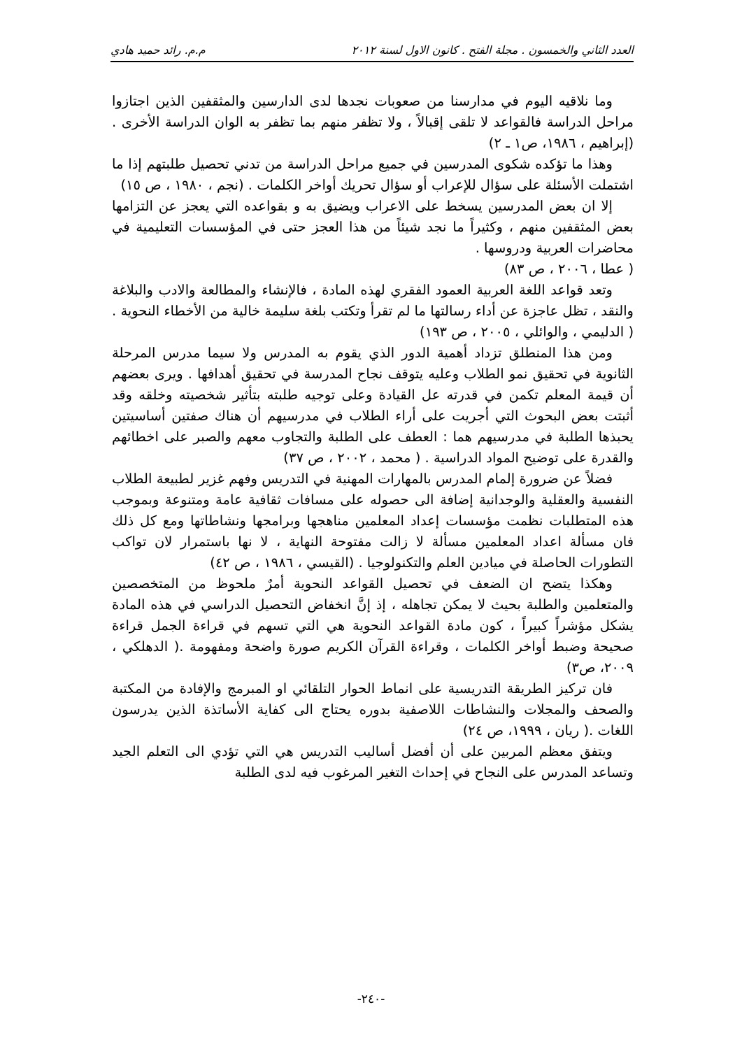العدد الثاني والخمسون . مجلة الفتح . كانون الاول لسنة ٢٠١٢ م.م. رائد حميد هادي
وما نلاقيه اليوم في مدارسنا من صعوبات نجدها لدى الدارسين والمثقفين الذين اجتازوا مراحل الدراسة فالقواعد لا تلقى إقبالاً ، ولا تظفر منهم بما تظفر به الوان الدراسة الأخرى . (إبراهيم ، ١٩٨٦، ص١ ـ ٢)
وهذا ما تؤكده شكوى المدرسين في جميع مراحل الدراسة من تدني تحصيل طلبتهم إذا ما اشتملت الأسئلة على سؤال للإعراب أو سؤال تحريك أواخر الكلمات . (نجم ، ١٩٨٠ ، ص ١٥)
إلا ان بعض المدرسين يسخط على الاعراب ويضيق به و بقواعده التي يعجز عن التزامها بعض المثقفين منهم ، وكثيراً ما نجد شيئاً من هذا العجز حتى في المؤسسات التعليمية في محاضرات العربية ودروسها .
( عطا ، ٢٠٠٦ ، ص ٨٣)
وتعد قواعد اللغة العربية العمود الفقري لهذه المادة ، فالإنشاء والمطالعة والادب والبلاغة والنقد ، تظل عاجزة عن أداء رسالتها ما لم تقرأ وتكتب بلغة سليمة خالية من الأخطاء النحوية . ( الدليمي ، والوائلي ، ٢٠٠٥ ، ص ١٩٣)
ومن هذا المنطلق تزداد أهمية الدور الذي يقوم به المدرس ولا سيما مدرس المرحلة الثانوية في تحقيق نمو الطلاب وعليه يتوقف نجاح المدرسة في تحقيق أهدافها . ويرى بعضهم أن قيمة المعلم تكمن في قدرته عل القيادة وعلى توجيه طلبته بتأثير شخصيته وخلقه وقد أثبتت بعض البحوث التي أجريت على أراء الطلاب في مدرسيهم أن هناك صفتين أساسيتين يحبذها الطلبة في مدرسيهم هما : العطف على الطلبة والتجاوب معهم والصبر على اخطائهم والقدرة على توضيح المواد الدراسية . ( محمد ، ٢٠٠٢ ، ص ٣٧)
فضلاً عن ضرورة إلمام المدرس بالمهارات المهنية في التدريس وفهم غزير لطبيعة الطلاب النفسية والعقلية والوجدانية إضافة الى حصوله على مسافات ثقافية عامة ومتنوعة وبموجب هذه المتطلبات نظمت مؤسسات إعداد المعلمين مناهجها وبرامجها ونشاطاتها ومع كل ذلك فان مسألة اعداد المعلمين مسألة لا زالت مفتوحة النهاية ، لا نها باستمرار لان تواكب التطورات الحاصلة في ميادين العلم والتكنولوجيا . (القيسي ، ١٩٨٦ ، ص ٤٢)
وهكذا يتضح ان الضعف في تحصيل القواعد النحوية أمرٌ ملحوظ من المتخصصين والمتعلمين والطلبة بحيث لا يمكن تجاهله ، إذ إنَّ انخفاض التحصيل الدراسي في هذه المادة يشكل مؤشراً كبيراً ، كون مادة القواعد النحوية هي التي تسهم في قراءة الجمل قراءة صحيحة وضبط أواخر الكلمات ، وقراءة القرآن الكريم صورة واضحة ومفهومة .( الدهلكي ، ٢٠٠٩، ص٣)
فان تركيز الطريقة التدريسية على انماط الحوار التلقائي او المبرمج والإفادة من المكتبة والصحف والمجلات والنشاطات اللاصفية بدوره يحتاج الى كفاية الأساتذة الذين يدرسون اللغات .( ريان ، ١٩٩٩، ص ٢٤)
ويتفق معظم المربين على أن أفضل أساليب التدريس هي التي تؤدي الى التعلم الجيد وتساعد المدرس على النجاح في إحداث التغير المرغوب فيه لدى الطلبة
-٢٤٠-